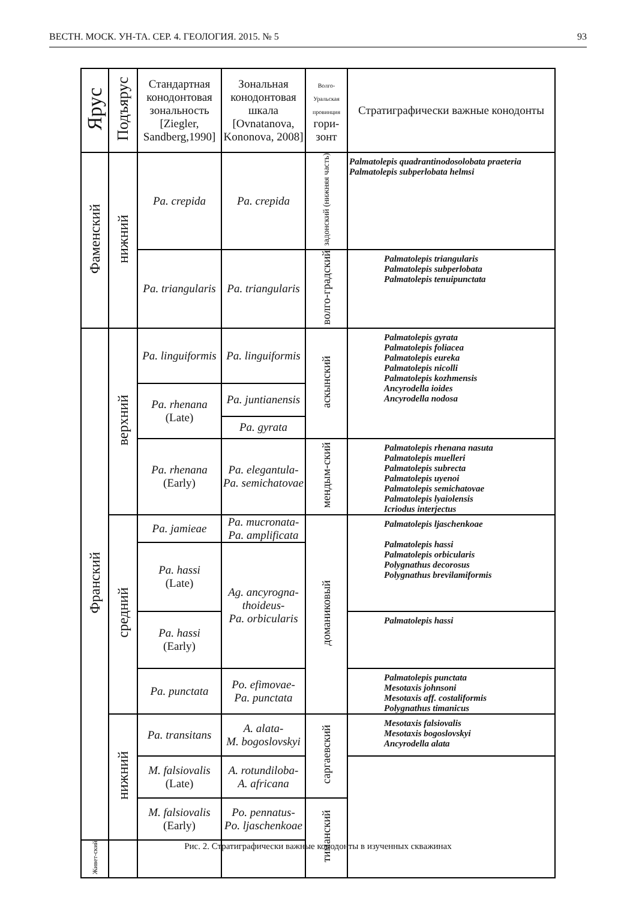ВЕСТН. МОСК. УН-ТА. СЕР. 4. ГЕОЛОГИЯ. 2015. № 5 93
| Ярус | Подъярус | Стандартная конодонтовая зональность [Ziegler, Sandberg,1990] | Зональная конодонтовая шкала [Ovnatanova, Kononova, 2008] | Волго-Уральская провинция гори-зонт | Стратиграфически важные конодонты |
| --- | --- | --- | --- | --- | --- |
| Фаменский | нижний | Pa. crepida | Pa. crepida | задонский (нижняя часть) | Palmatolepis quadrantinodosolobata praeteria Palmatolepis subperlobata helmsi |
| | | Pa. triangularis | Pa. triangularis | волго-градский | Palmatolepis triangularis Palmatolepis subperlobata Palmatolepis tenuipunctata |
| Франский | верхний | Pa. linguiformis | Pa. linguiformis | аскынский | Palmatolepis gyrata Palmatolepis foliacea Palmatolepis eureka Palmatolepis nicolli Palmatolepis kozhmensis Ancyrodella ioides Ancyrodella nodosa |
| | | Pa. rhenana (Late) | Pa. juntianensis | | |
| | | | Pa. gyrata | | |
| | | Pa. rhenana (Early) | Pa. elegantula- Pa. semichatovae | мендым-ский | Palmatolepis rhenana nasuta Palmatolepis muelleri Palmatolepis subrecta Palmatolepis uyenoi Palmatolepis semichatovae Palmatolepis lyaiolensis Icriodus interjectus |
| | средний | Pa. jamieae | Pa. mucronata- Pa. amplificata | доманиковый | Palmatolepis ljaschenkoae Palmatolepis hassi Palmatolepis orbicularis Polygnathus decorosus Polygnathus brevilamiformis |
| | | Pa. hassi (Late) | Ag. ancyrogna-thoideus- Pa. orbicularis | | |
| | | Pa. hassi (Early) | | | Palmatolepis hassi |
| | | Pa. punctata | Po. efimovae- Pa. punctata | | Palmatolepis punctata Mesotaxis johnsoni Mesotaxis aff. costaliformis Polygnathus timanicus |
| | нижний | Pa. transitans | A. alata- M. bogoslovskyi | саргаевский | Mesotaxis falsiovalis Mesotaxis bogoslovskyi Ancyrodella alata |
| | | M. falsiovalis (Late) | A. rotundiloba- A. africana | | |
| | | M. falsiovalis (Early) | Po. pennatus- Po. ljaschenkoae | тиманский | |
| Живет-ский | | | | | |
Рис. 2. Стратиграфически важные конодонты в изученных скважинах